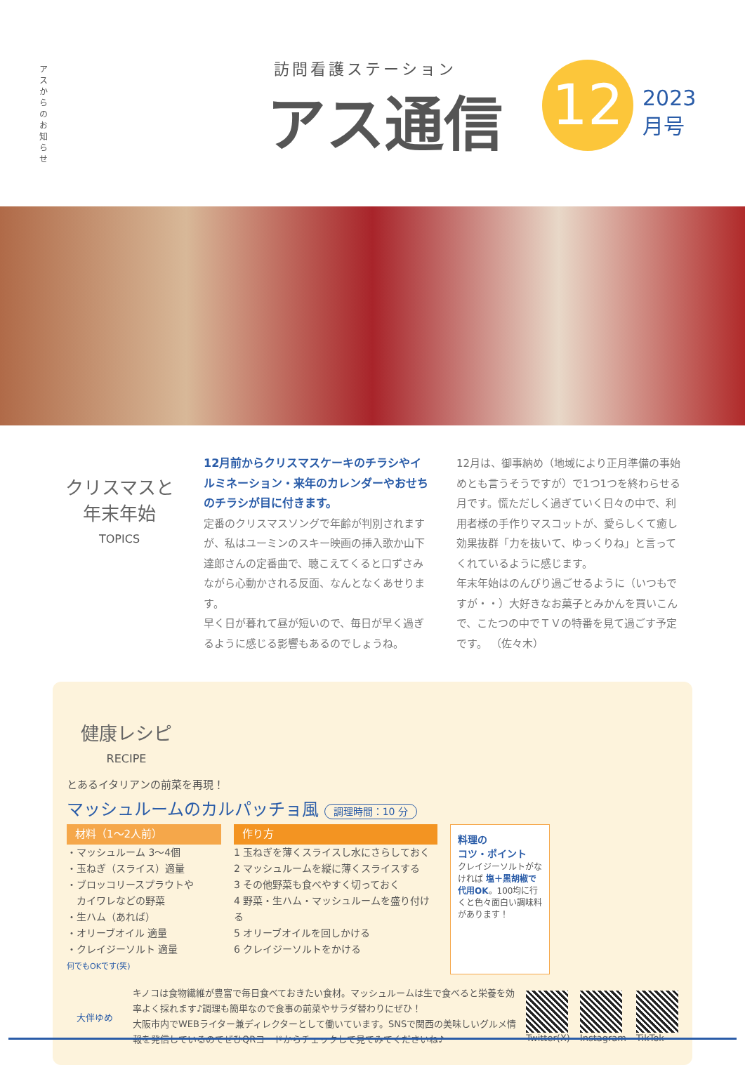アスからのお知らせ
訪問看護ステーション
アス通信 12
2023
月号
クリスマスと
年末年始
TOPICS
12月前からクリスマスケーキのチラシやイルミネーション・来年のカレンダーやおせちのチラシが目に付きます。
定番のクリスマスソングで年齢が判別されますが、私はユーミンのスキー映画の挿入歌か山下達郎さんの定番曲で、聴こえてくると口ずさみながら心動かされる反面、なんとなくあせります。
早く日が暮れて昼が短いので、毎日が早く過ぎるように感じる影響もあるのでしょうね。
12月は、御事納め（地域により正月準備の事始めとも言うそうですが）で1つ1つを終わらせる月です。慌ただしく過ぎていく日々の中で、利用者様の手作りマスコットが、愛らしくて癒し効果抜群「力を抜いて、ゆっくりね」と言ってくれているように感じます。
年末年始はのんびり過ごせるように（いつもですが・・）大好きなお菓子とみかんを買いこんで、こたつの中でＴＶの特番を見て過ごす予定です。 （佐々木）
健康レシピ
RECIPE
とあるイタリアンの前菜を再現！
マッシュルームのカルパッチョ風 調理時間：10 分
材料（1～2人前）
・マッシュルーム 3～4個
・玉ねぎ（スライス）適量
・ブロッコリースプラウトや
　カイワレなどの野菜
・生ハム（あれば）
・オリーブオイル 適量
・クレイジーソルト 適量
何でもOKです(笑)
作り方
1 玉ねぎを薄くスライスし水にさらしておく
2 マッシュルームを縦に薄くスライスする
3 その他野菜も食べやすく切っておく
4 野菜・生ハム・マッシュルームを盛り付ける
5 オリーブオイルを回しかける
6 クレイジーソルトをかける
料理の
コツ・ポイント
クレイジーソルトがなければ 塩＋黒胡椒で代用OK。100均に行くと色々面白い調味料があります！
大伴ゆめ
キノコは食物繊維が豊富で毎日食べておきたい食材。マッシュルームは生で食べると栄養を効率よく採れます♪調理も簡単なので食事の前菜やサラダ替わりにぜひ！
大阪市内でWEBライター兼ディレクターとして働いています。SNSで関西の美味しいグルメ情報を発信しているのでぜひQRコードからチェックして見てみてくださいね♪
Twitter(X) Instagram TikTok